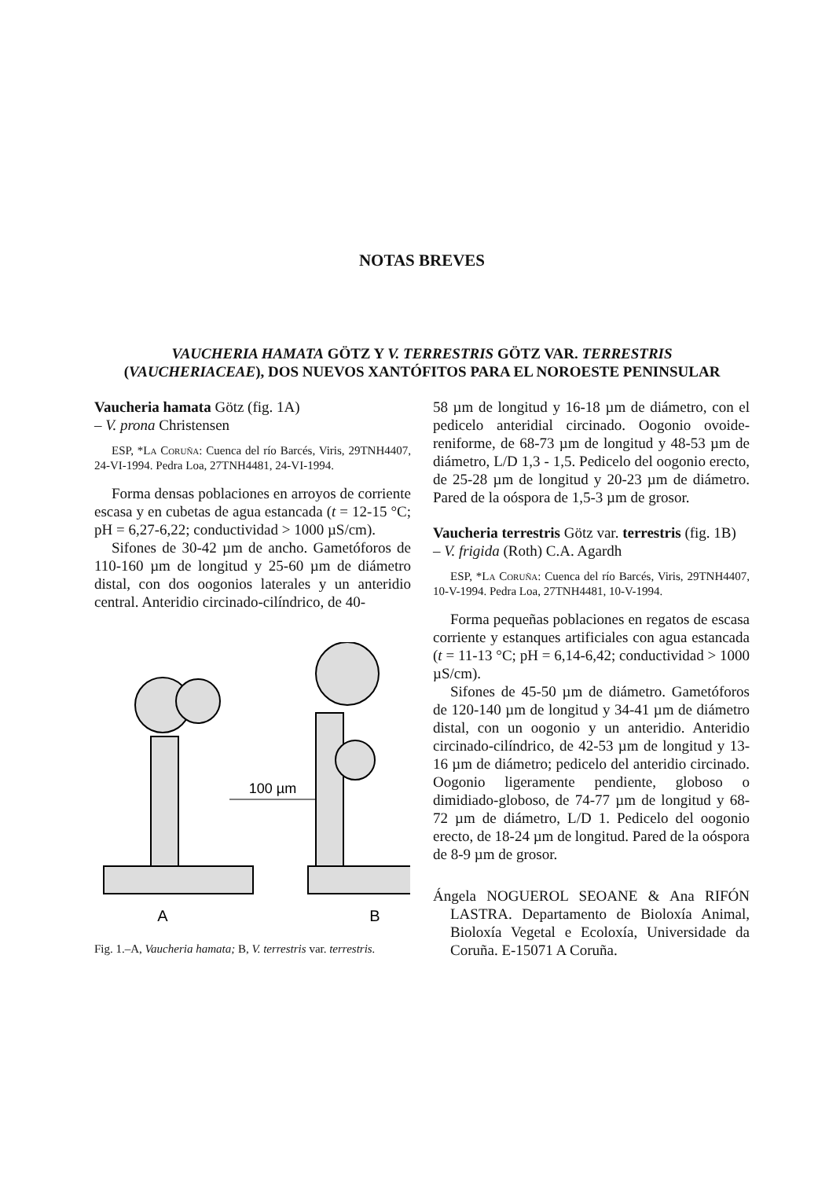NOTAS BREVES
VAUCHERIA HAMATA GÖTZ Y V. TERRESTRIS GÖTZ VAR. TERRESTRIS
(VAUCHERIACEAE), DOS NUEVOS XANTÓFITOS PARA EL NOROESTE PENINSULAR
Vaucheria hamata Götz (fig. 1A)
– V. prona Christensen
ESP, *La Coruña: Cuenca del río Barcés, Viris, 29TNH4407, 24-VI-1994. Pedra Loa, 27TNH4481, 24-VI-1994.
Forma densas poblaciones en arroyos de corriente escasa y en cubetas de agua estancada (t = 12-15 °C; pH = 6,27-6,22; conductividad > 1000 µS/cm).
Sifones de 30-42 µm de ancho. Gametóforos de 110-160 µm de longitud y 25-60 µm de diámetro distal, con dos oogonios laterales y un anteridio central. Anteridio circinado-cilíndrico, de 40-
100 µm
A
B
Fig. 1.–A, Vaucheria hamata; B, V. terrestris var. terrestris.
58 µm de longitud y 16-18 µm de diámetro, con el pedicelo anteridial circinado. Oogonio ovoide-reniforme, de 68-73 µm de longitud y 48-53 µm de diámetro, L/D 1,3 - 1,5. Pedicelo del oogonio erecto, de 25-28 µm de longitud y 20-23 µm de diámetro. Pared de la oóspora de 1,5-3 µm de grosor.
Vaucheria terrestris Götz var. terrestris (fig. 1B)
– V. frigida (Roth) C.A. Agardh
ESP, *La Coruña: Cuenca del río Barcés, Viris, 29TNH4407, 10-V-1994. Pedra Loa, 27TNH4481, 10-V-1994.
Forma pequeñas poblaciones en regatos de escasa corriente y estanques artificiales con agua estancada (t = 11-13 °C; pH = 6,14-6,42; conductividad > 1000 µS/cm).
Sifones de 45-50 µm de diámetro. Gametóforos de 120-140 µm de longitud y 34-41 µm de diámetro distal, con un oogonio y un anteridio. Anteridio circinado-cilíndrico, de 42-53 µm de longitud y 13-16 µm de diámetro; pedicelo del anteridio circinado. Oogonio ligeramente pendiente, globoso o dimidiado-globoso, de 74-77 µm de longitud y 68-72 µm de diámetro, L/D 1. Pedicelo del oogonio erecto, de 18-24 µm de longitud. Pared de la oóspora de 8-9 µm de grosor.
Ángela NOGUEROL SEOANE & Ana RIFÓN LASTRA. Departamento de Bioloxía Animal, Bioloxía Vegetal e Ecoloxía, Universidade da Coruña. E-15071 A Coruña.